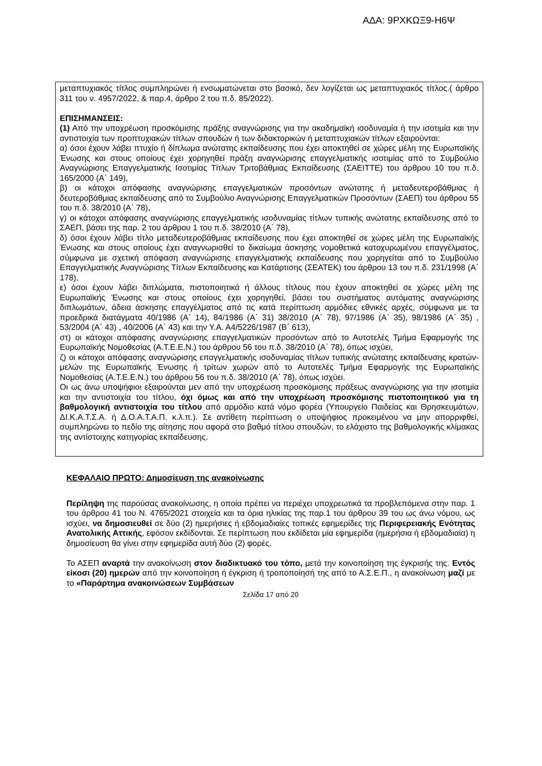ΑΔΑ: 9ΡΧΚΩΞ9-Η6Ψ
μεταπτυχιακός τίτλος συμπληρώνει ή ενσωματώνεται στο βασικό, δεν λογίζεται ως μεταπτυχιακός τίτλος.( άρθρο 311 του ν. 4957/2022, & παρ.4, άρθρο 2 του π.δ. 85/2022).
ΕΠΙΣΗΜΑΝΣΕΙΣ:
(1) Από την υποχρέωση προσκόμισης πράξης αναγνώρισης για την ακαδημαϊκή ισοδυναμία ή την ισοτιμία και την αντιστοιχία των προπτυχιακών τίτλων σπουδών ή των διδακτορικών ή μεταπτυχιακών τίτλων εξαιρούνται:
α) όσοι έχουν λάβει πτυχίο ή δίπλωμα ανώτατης εκπαίδευσης που έχει αποκτηθεί σε χώρες μέλη της Ευρωπαϊκής Ένωσης και στους οποίους έχει χορηγηθεί πράξη αναγνώρισης επαγγελματικής ισοτιμίας από το Συμβούλιο Αναγνώρισης Επαγγελματικής Ισοτιμίας Τίτλων Τριτοβάθμιας Εκπαίδευσης (ΣΑΕΙΤΤΕ) του άρθρου 10 του π.δ. 165/2000 (Α΄ 149),
β) οι κάτοχοι απόφασης αναγνώρισης επαγγελματικών προσόντων ανώτατης ή μεταδευτεροβάθμιας ή δευτεροβάθμιας εκπαίδευσης από το Συμβούλιο Αναγνώρισης Επαγγελματικών Προσόντων (ΣΑΕΠ) του άρθρου 55 του π.δ. 38/2010 (Α΄ 78),
γ) οι κάτοχοι απόφασης αναγνώρισης επαγγελματικής ισοδυναμίας τίτλων τυπικής ανώτατης εκπαίδευσης από το ΣΑΕΠ, βάσει της παρ. 2 του άρθρου 1 του π.δ. 38/2010 (Α΄ 78),
δ) όσοι έχουν λάβει τίτλο μεταδευτεροβάθμιας εκπαίδευσης που έχει αποκτηθεί σε χώρες μέλη της Ευρωπαϊκής Ένωσης και στους οποίους έχει αναγνωρισθεί το δικαίωμα άσκησης νομοθετικά κατοχυρωμένου επαγγέλματος, σύμφωνα με σχετική απόφαση αναγνώρισης επαγγελματικής εκπαίδευσης που χορηγείται από το Συμβούλιο Επαγγελματικής Αναγνώρισης Τίτλων Εκπαίδευσης και Κατάρτισης (ΣΕΑΤΕΚ) του άρθρου 13 του π.δ. 231/1998 (Α΄ 178),
ε) όσοι έχουν λάβει διπλώματα, πιστοποιητικά ή άλλους τίτλους που έχουν αποκτηθεί σε χώρες μέλη της Ευρωπαϊκής Ένωσης και στους οποίους έχει χορηγηθεί, βάσει του συστήματος αυτόματης αναγνώρισης διπλωμάτων, άδεια άσκησης επαγγέλματος από τις κατά περίπτωση αρμόδιες εθνικές αρχές, σύμφωνα με τα προεδρικά διατάγματα 40/1986 (Α΄ 14), 84/1986 (Α΄ 31) 38/2010 (Α΄ 78), 97/1986 (Α΄ 35), 98/1986 (Α΄ 35) , 53/2004 (Α΄ 43) , 40/2006 (Α΄ 43) και την Υ.Α. Α4/5226/1987 (Β΄ 613),
στ) οι κάτοχοι απόφασης αναγνώρισης επαγγελματικών προσόντων από το Αυτοτελές Τμήμα Εφαρμογής της Ευρωπαϊκής Νομοθεσίας (Α.Τ.Ε.Ε.Ν.) του άρθρου 56 του π.δ. 38/2010 (Α΄ 78), όπως ισχύει,
ζ) οι κάτοχοι απόφασης αναγνώρισης επαγγελματικής ισοδυναμίας τίτλων τυπικής ανώτατης εκπαίδευσης κρατών-μελών της Ευρωπαϊκής Ένωσης ή τρίτων χωρών από το Αυτοτελές Τμήμα Εφαρμογής της Ευρωπαϊκής Νομοθεσίας (Α.Τ.Ε.Ε.Ν.) του άρθρου 56 του π.δ. 38/2010 (Α΄ 78), όπως ισχύει.
Οι ως άνω υποψήφιοι εξαιρούνται μεν από την υποχρέωση προσκόμισης πράξεως αναγνώρισης για την ισοτιμία και την αντιστοιχία του τίτλου, όχι όμως και από την υποχρέωση προσκόμισης πιστοποιητικού για τη βαθμολογική αντιστοιχία του τίτλου από αρμόδιο κατά νόμο φορέα (Υπουργείο Παιδείας και Θρησκευμάτων, ΔΙ.Κ.Α.Τ.Σ.Α. ή Δ.Ο.Α.Τ.Α.Π. κ.λ.π.). Σε αντίθετη περίπτωση ο υποψήφιος προκειμένου να μην απορριφθεί, συμπληρώνει το πεδίο της αίτησης που αφορά στο βαθμό τίτλου σπουδών, το ελάχιστο της βαθμολογικής κλίμακας της αντίστοιχης κατηγορίας εκπαίδευσης.
ΚΕΦΑΛΑΙΟ ΠΡΩΤΟ: Δημοσίευση της ανακοίνωσης
Περίληψη της παρούσας ανακοίνωσης, η οποία πρέπει να περιέχει υποχρεωτικά τα προβλεπόμενα στην παρ. 1 του άρθρου 41 του Ν. 4765/2021 στοιχεία και τα όρια ηλικίας της παρ.1 του άρθρου 39 του ως άνω νόμου, ως ισχύει, να δημοσιευθεί σε δύο (2) ημερήσιες ή εβδομαδιαίες τοπικές εφημερίδες της Περιφερειακής Ενότητας Ανατολικής Αττικής, εφόσον εκδίδονται. Σε περίπτωση που εκδίδεται μία εφημερίδα (ημερήσια ή εβδομαδιαία) η δημοσίευση θα γίνει στην εφημερίδα αυτή δύο (2) φορές.
Το ΑΣΕΠ αναρτά την ανακοίνωση στον διαδικτυακό του τόπο, μετά την κοινοποίηση της έγκρισής της. Εντός είκοσι (20) ημερών από την κοινοποίηση ή έγκριση ή τροποποίησή της από το Α.Σ.Ε.Π., η ανακοίνωση μαζί με το «Παράρτημα ανακοινώσεων Συμβάσεων
Σελίδα 17 από 20